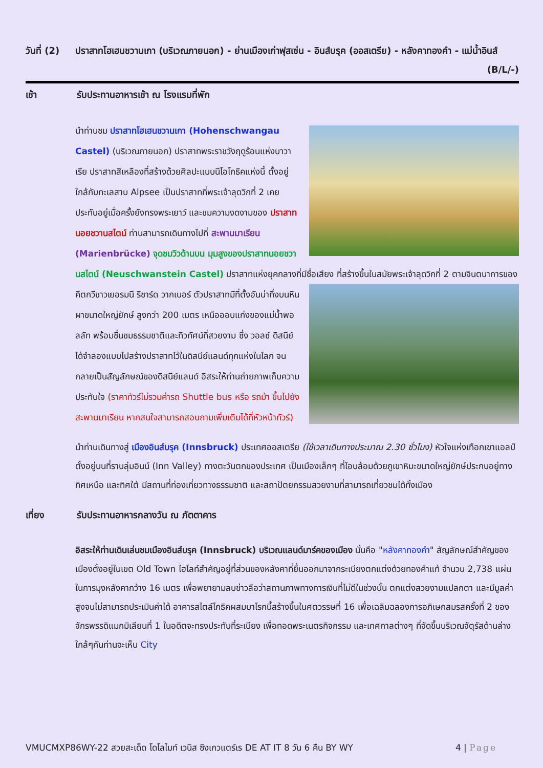วันที่ (2)
ปราสาทโฮเฮนชวานเกา (บริเวณภายนอก) - ย่านเมืองเก่าฟุสเซ่น - อินส์บรุค (ออสเตรีย) - หลังคาทองคำ - แม่น้ำอินส์ (B/L/-)
เช้า รับประทานอาหารเช้า ณ โรงแรมที่พัก
นำท่านชม ปราสาทโฮเฮนชวานเกา (Hohenschwangau Castel) (บริเวณภายนอก) ปราสาทพระราชวังฤดูร้อนแห่งบาวาเรีย ปราสาทสีเหลืองที่สร้างด้วยศิลปะแบบนีโอโกธิคแห่งนี้ ตั้งอยู่ใกล้กับทะเลสาบ Alpsee เป็นปราสาทที่พระเจ้าลุดวิกที่ 2 เคยประทับอยู่เมื่อครั้งยังทรงพระเยาว์ และชมความงดงามของ ปราสาทนอยชวานสไตน์ ท่านสามารถเดินทางไปที่ สะพานมาเรียน (Marienbrücke) จุดชมวิวด้านบน มุมสูงของปราสาทนอยชวานสไตน์ (Neuschwanstein Castel) ปราสาทแห่งยุคกลางที่มีชื่อเสียง ที่สร้างขึ้นในสมัยพระเจ้าลุดวิกที่ 2 ตามจินตนาการของคีตกวีชาวเยอรมนี ริชาร์ด วากเนอร์ ตัวปราสาทมีที่ตั้งอันน่าทึ่งบนหิน ผาขนาดใหญ่ยักษ์ สูงกว่า 200 เมตร เหนือออบแก่งของแม่น้ำพอลลัท พร้อมชื่นชมธรรมชาติและทิวทัศน์ที่สวยงาม ซึ่ง วอลซ์ ดิสนีย์ ได้จำลองแบบไปสร้างปราสาทไว้ในดิสนีย์แลนด์ทุกแห่งในโลก จนกลายเป็นสัญลักษณ์ของดิสนีย์แลนด์ อิสระให้ท่านถ่ายภาพเก็บความประทับใจ (ราคาทัวร์ไม่รวมค่ารถ Shuttle bus หรือ รถม้า ขึ้นไปยังสะพานมาเรียน หากสนใจสามารถสอบถามเพิ่มเติมได้ที่หัวหน้าทัวร์)
นำท่านเดินทางสู่ เมืองอินส์บรุค (Innsbruck) ประเทศออสเตรีย (ใช้เวลาเดินทางประมาณ 2.30 ชั่วโมง) หัวใจแห่งเทือกเขาแอลป์ ตั้งอยู่บนที่ราบลุ่มอินน์ (Inn Valley) ทางตะวันตกของประเทศ เป็นเมืองเล็กๆ ที่โอบล้อมด้วยภูเขาหิมะขนาดใหญ่ยักษ์ประกบอยู่ทางทิศเหนือ และทิศใต้ มีสถานที่ท่องเที่ยวทางธรรมชาติ และสถาปัตยกรรมสวยงามที่สามารถเที่ยวชมได้ทั้งเมือง
เที่ยง รับประทานอาหารกลางวัน ณ ภัตตาคาร
อิสระให้ท่านเดินเล่นชมเมืองอินส์บรุค (Innsbruck) บริเวณแลนด์มาร์คของเมือง นั่นคือ "หลังคาทองคำ" สัญลักษณ์สำคัญของเมืองตั้งอยู่ในเขต Old Town ไฮไลท์สำคัญอยู่ที่ส่วนของหลังคาที่ยื่นออกมาจากระเบียงตกแต่งด้วยทองคำแท้ จำนวน 2,738 แผ่น ในการมุงหลังคากว้าง 16 เมตร เพื่อพยายามลบข่าวลือว่าสถานภาพทางการเงินที่ไม่ดีในช่วงนั้น ตกแต่งสวยงามแปลกตา และมีมูลค่าสูงจนไม่สามารถประเมินค่าได้ อาคารสไตล์โกธิคผสมบาโรกนี้สร้างขึ้นในศตวรรษที่ 16 เพื่อเฉลิมฉลองการอภิเษกสมรสครั้งที่ 2 ของจักรพรรดิแมกมิเลียนที่ 1 ในอดีตจะทรงประทับที่ระเบียง เพื่อทอดพระเนตรกิจกรรม และเทศกาลต่างๆ ที่จัดขึ้นบริเวณจัตุรัสด้านล่าง ใกล้ๆกันท่านจะเห็น City
VMUCMXP86WY-22 สวยสะเด็ด โดโลไมท์ เวนิส ซิงเกวแตร์เร DE AT IT 8 วัน 6 คืน BY WY 4 | Page